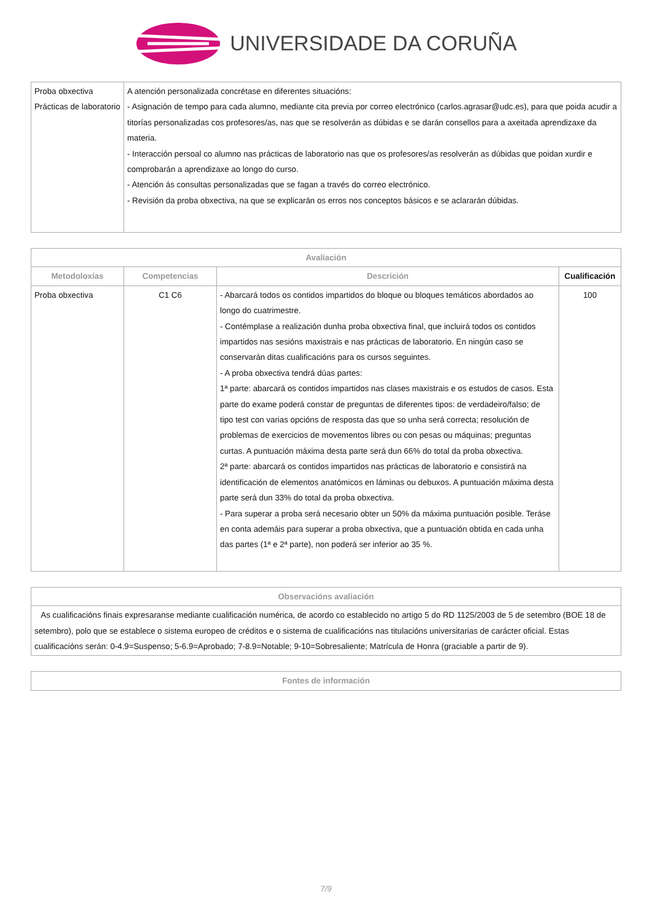UNIVERSIDADE DA CORUÑA
| Proba obxectiva Prácticas de laboratorio | A atención personalizada concrétase en diferentes situacións: - Asignación de tempo para cada alumno, mediante cita previa por correo electrónico (carlos.agrasar@udc.es), para que poida acudir a titorías personalizadas cos profesores/as, nas que se resolverán as dúbidas e se darán consellos para a axeitada aprendizaxe da materia. - Interacción persoal co alumno nas prácticas de laboratorio nas que os profesores/as resolverán as dúbidas que poidan xurdir e comprobarán a aprendizaxe ao longo do curso. - Atención ás consultas personalizadas que se fagan a través do correo electrónico. - Revisión da proba obxectiva, na que se explicarán os erros nos conceptos básicos e se aclararán dúbidas. |
| Avaliación | | | |
| --- | --- | --- | --- |
| Metodoloxías | Competencias | Descrición | Cualificación |
| Proba obxectiva | C1 C6 | - Abarcará todos os contidos impartidos do bloque ou bloques temáticos abordados ao longo do cuatrimestre. - Contémplase a realización dunha proba obxectiva final, que incluirá todos os contidos impartidos nas sesións maxistrais e nas prácticas de laboratorio. En ningún caso se conservarán ditas cualificacións para os cursos seguintes. - A proba obxectiva tendrá dúas partes: 1ª parte: abarcará os contidos impartidos nas clases maxistrais e os estudos de casos. Esta parte do exame poderá constar de preguntas de diferentes tipos: de verdadeiro/falso; de tipo test con varias opcións de resposta das que so unha será correcta; resolución de problemas de exercicios de movementos libres ou con pesas ou máquinas; preguntas curtas. A puntuación máxima desta parte será dun 66% do total da proba obxectiva. 2ª parte: abarcará os contidos impartidos nas prácticas de laboratorio e consistirá na identificación de elementos anatómicos en láminas ou debuxos. A puntuación máxima desta parte será dun 33% do total da proba obxectiva. - Para superar a proba será necesario obter un 50% da máxima puntuación posible. Teráse en conta ademáis para superar a proba obxectiva, que a puntuación obtida en cada unha das partes (1ª e 2ª parte), non poderá ser inferior ao 35 %. | 100 |
| Observacións avaliación |
| --- |
| As cualificacións finais expresaranse mediante cualificación numérica, de acordo co establecido no artigo 5 do RD 1125/2003 de 5 de setembro (BOE 18 de setembro), polo que se establece o sistema europeo de créditos e o sistema de cualificacións nas titulacións universitarias de carácter oficial. Estas cualificacións serán: 0-4.9=Suspenso; 5-6.9=Aprobado; 7-8.9=Notable; 9-10=Sobresaliente; Matrícula de Honra (graciable a partir de 9). |
| Fontes de información |
| --- |
7/9